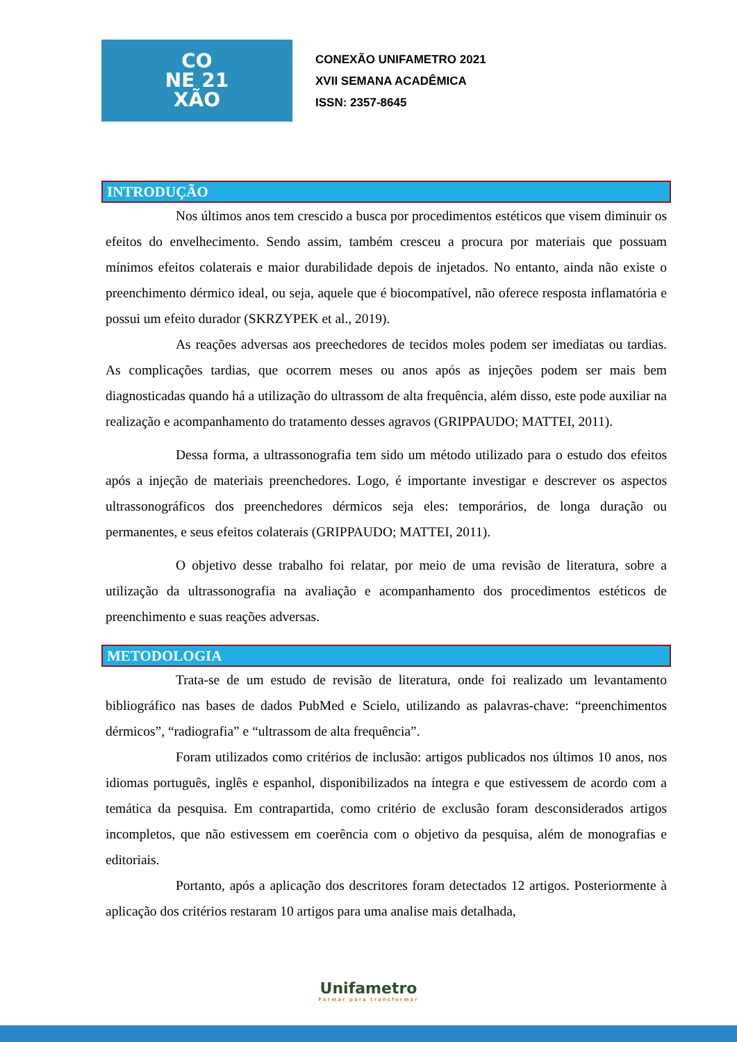CO
NE 21
XÃO
CONEXÃO UNIFAMETRO 2021
XVII SEMANA ACADÊMICA
ISSN: 2357-8645
INTRODUÇÃO
Nos últimos anos tem crescido a busca por procedimentos estéticos que visem diminuir os efeitos do envelhecimento. Sendo assim, também cresceu a procura por materiais que possuam mínimos efeitos colaterais e maior durabilidade depois de injetados. No entanto, ainda não existe o preenchimento dérmico ideal, ou seja, aquele que é biocompatível, não oferece resposta inflamatória e possui um efeito durador (SKRZYPEK et al., 2019).
As reações adversas aos preechedores de tecidos moles podem ser imediatas ou tardias. As complicações tardias, que ocorrem meses ou anos após as injeções podem ser mais bem diagnosticadas quando há a utilização do ultrassom de alta frequência, além disso, este pode auxiliar na realização e acompanhamento do tratamento desses agravos (GRIPPAUDO; MATTEI, 2011).
Dessa forma, a ultrassonografia tem sido um método utilizado para o estudo dos efeitos após a injeção de materiais preenchedores. Logo, é importante investigar e descrever os aspectos ultrassonográficos dos preenchedores dérmicos seja eles: temporários, de longa duração ou permanentes, e seus efeitos colaterais (GRIPPAUDO; MATTEI, 2011).
O objetivo desse trabalho foi relatar, por meio de uma revisão de literatura, sobre a utilização da ultrassonografia na avaliação e acompanhamento dos procedimentos estéticos de preenchimento e suas reações adversas.
METODOLOGIA
Trata-se de um estudo de revisão de literatura, onde foi realizado um levantamento bibliográfico nas bases de dados PubMed e Scielo, utilizando as palavras-chave: “preenchimentos dérmicos”, “radiografia” e “ultrassom de alta frequência”.
Foram utilizados como critérios de inclusão: artigos publicados nos últimos 10 anos, nos idiomas português, inglês e espanhol, disponibilizados na íntegra e que estivessem de acordo com a temática da pesquisa. Em contrapartida, como critério de exclusão foram desconsiderados artigos incompletos, que não estivessem em coerência com o objetivo da pesquisa, além de monografias e editoriais.
Portanto, após a aplicação dos descritores foram detectados 12 artigos. Posteriormente à aplicação dos critérios restaram 10 artigos para uma analise mais detalhada,
Unifametro
Formar para transformar